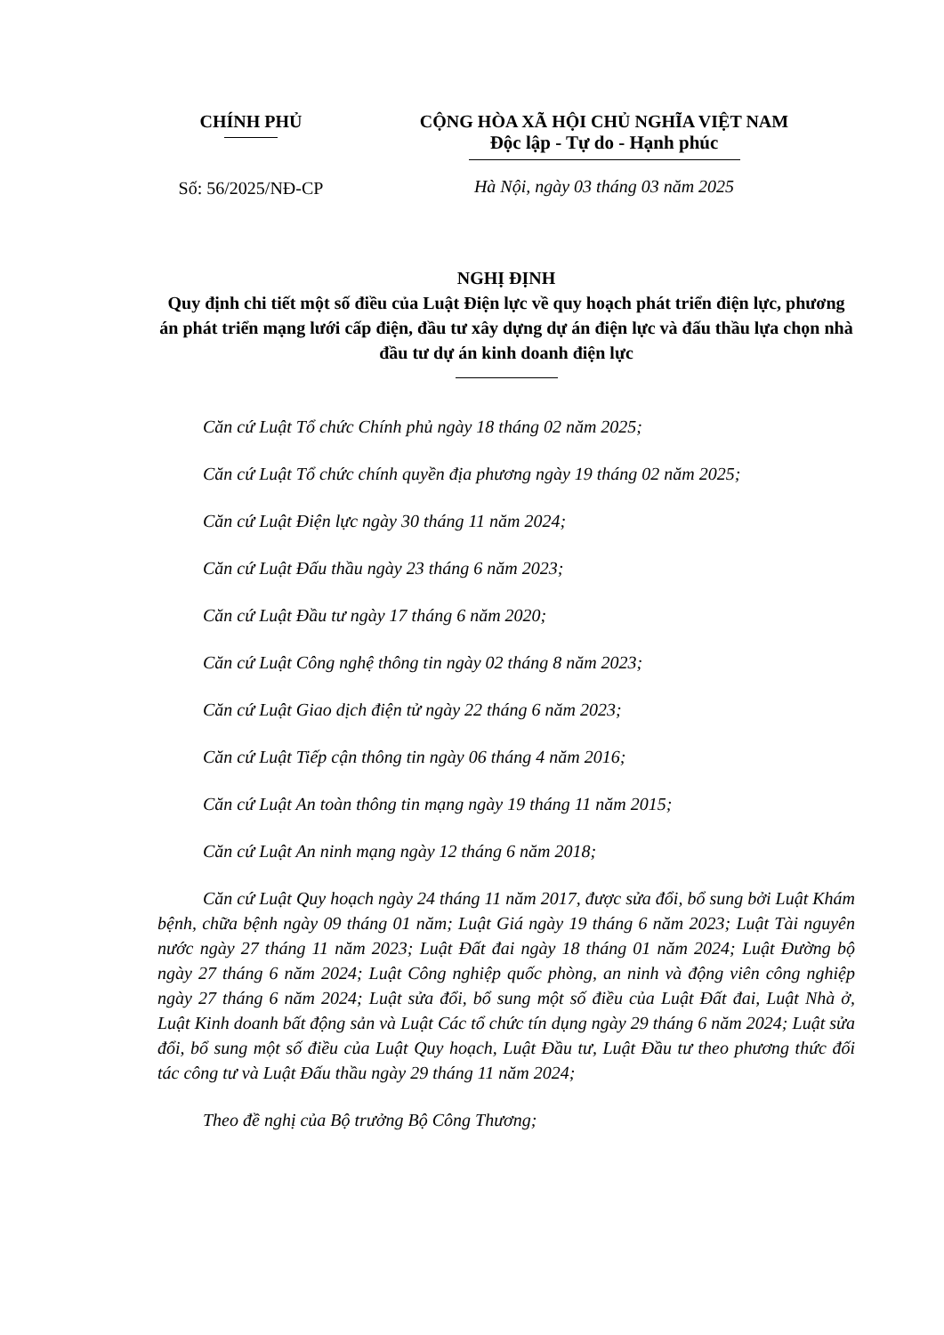CHÍNH PHỦ
Số: 56/2025/NĐ-CP
CỘNG HÒA XÃ HỘI CHỦ NGHĨA VIỆT NAM
Độc lập - Tự do - Hạnh phúc
Hà Nội, ngày 03 tháng 03 năm 2025
NGHỊ ĐỊNH
Quy định chi tiết một số điều của Luật Điện lực về quy hoạch phát triển điện lực, phương án phát triển mạng lưới cấp điện, đầu tư xây dựng dự án điện lực và đấu thầu lựa chọn nhà đầu tư dự án kinh doanh điện lực
Căn cứ Luật Tổ chức Chính phủ ngày 18 tháng 02 năm 2025;
Căn cứ Luật Tổ chức chính quyền địa phương ngày 19 tháng 02 năm 2025;
Căn cứ Luật Điện lực ngày 30 tháng 11 năm 2024;
Căn cứ Luật Đấu thầu ngày 23 tháng 6 năm 2023;
Căn cứ Luật Đầu tư ngày 17 tháng 6 năm 2020;
Căn cứ Luật Công nghệ thông tin ngày 02 tháng 8 năm 2023;
Căn cứ Luật Giao dịch điện tử ngày 22 tháng 6 năm 2023;
Căn cứ Luật Tiếp cận thông tin ngày 06 tháng 4 năm 2016;
Căn cứ Luật An toàn thông tin mạng ngày 19 tháng 11 năm 2015;
Căn cứ Luật An ninh mạng ngày 12 tháng 6 năm 2018;
Căn cứ Luật Quy hoạch ngày 24 tháng 11 năm 2017, được sửa đổi, bổ sung bởi Luật Khám bệnh, chữa bệnh ngày 09 tháng 01 năm; Luật Giá ngày 19 tháng 6 năm 2023; Luật Tài nguyên nước ngày 27 tháng 11 năm 2023; Luật Đất đai ngày 18 tháng 01 năm 2024; Luật Đường bộ ngày 27 tháng 6 năm 2024; Luật Công nghiệp quốc phòng, an ninh và động viên công nghiệp ngày 27 tháng 6 năm 2024; Luật sửa đổi, bổ sung một số điều của Luật Đất đai, Luật Nhà ở, Luật Kinh doanh bất động sản và Luật Các tổ chức tín dụng ngày 29 tháng 6 năm 2024; Luật sửa đổi, bổ sung một số điều của Luật Quy hoạch, Luật Đầu tư, Luật Đầu tư theo phương thức đối tác công tư và Luật Đấu thầu ngày 29 tháng 11 năm 2024;
Theo đề nghị của Bộ trưởng Bộ Công Thương;